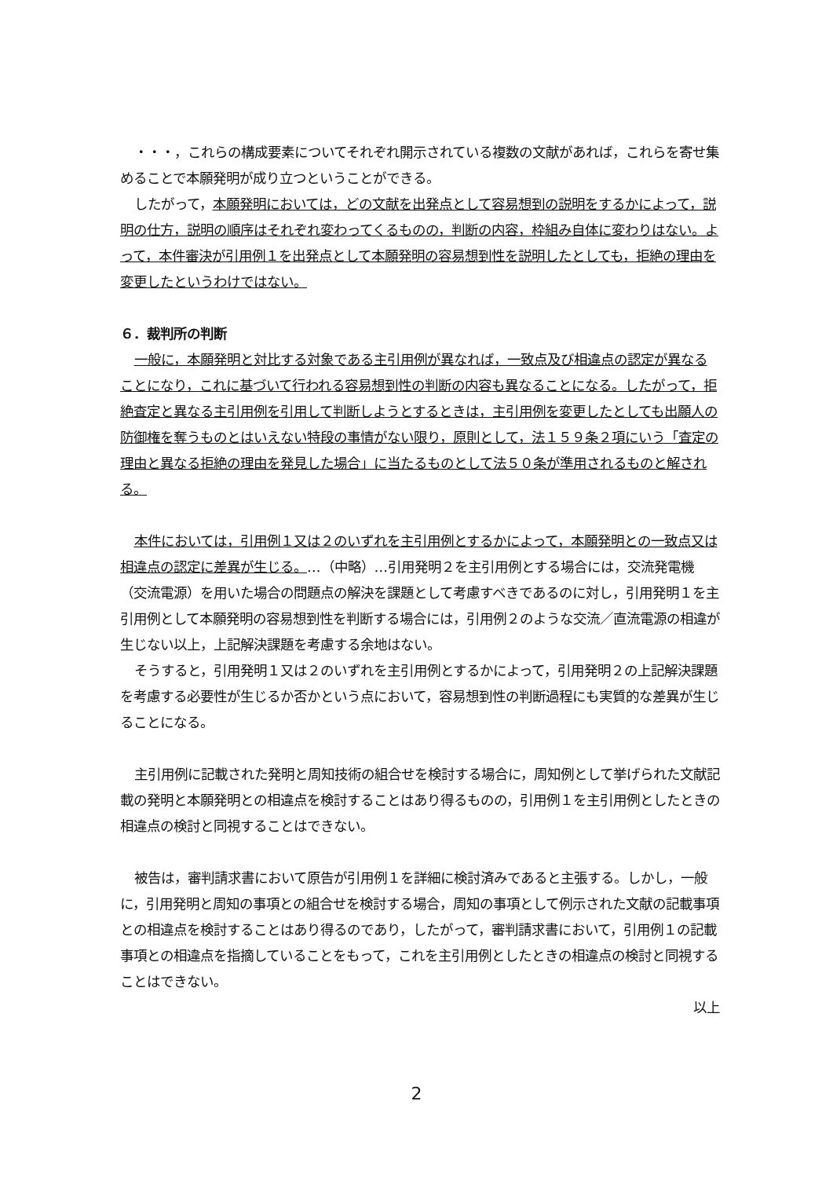・・・，これらの構成要素についてそれぞれ開示されている複数の文献があれば，これらを寄せ集めることで本願発明が成り立つということができる。
したがって，本願発明においては，どの文献を出発点として容易想到の説明をするかによって，説明の仕方，説明の順序はそれぞれ変わってくるものの，判断の内容，枠組み自体に変わりはない。よって，本件審決が引用例１を出発点として本願発明の容易想到性を説明したとしても，拒絶の理由を変更したというわけではない。
６．裁判所の判断
一般に，本願発明と対比する対象である主引用例が異なれば，一致点及び相違点の認定が異なることになり，これに基づいて行われる容易想到性の判断の内容も異なることになる。したがって，拒絶査定と異なる主引用例を引用して判断しようとするときは，主引用例を変更したとしても出願人の防御権を奪うものとはいえない特段の事情がない限り，原則として，法１５９条２項にいう「査定の理由と異なる拒絶の理由を発見した場合」に当たるものとして法５０条が準用されるものと解される。
本件においては，引用例１又は２のいずれを主引用例とするかによって，本願発明との一致点又は相違点の認定に差異が生じる。…（中略）…引用発明２を主引用例とする場合には，交流発電機（交流電源）を用いた場合の問題点の解決を課題として考慮すべきであるのに対し，引用発明１を主引用例として本願発明の容易想到性を判断する場合には，引用例２のような交流／直流電源の相違が生じない以上，上記解決課題を考慮する余地はない。
そうすると，引用発明１又は２のいずれを主引用例とするかによって，引用発明２の上記解決課題を考慮する必要性が生じるか否かという点において，容易想到性の判断過程にも実質的な差異が生じることになる。
主引用例に記載された発明と周知技術の組合せを検討する場合に，周知例として挙げられた文献記載の発明と本願発明との相違点を検討することはあり得るものの，引用例１を主引用例としたときの相違点の検討と同視することはできない。
被告は，審判請求書において原告が引用例１を詳細に検討済みであると主張する。しかし，一般に，引用発明と周知の事項との組合せを検討する場合，周知の事項として例示された文献の記載事項との相違点を検討することはあり得るのであり，したがって，審判請求書において，引用例１の記載事項との相違点を指摘していることをもって，これを主引用例としたときの相違点の検討と同視することはできない。
以上
2